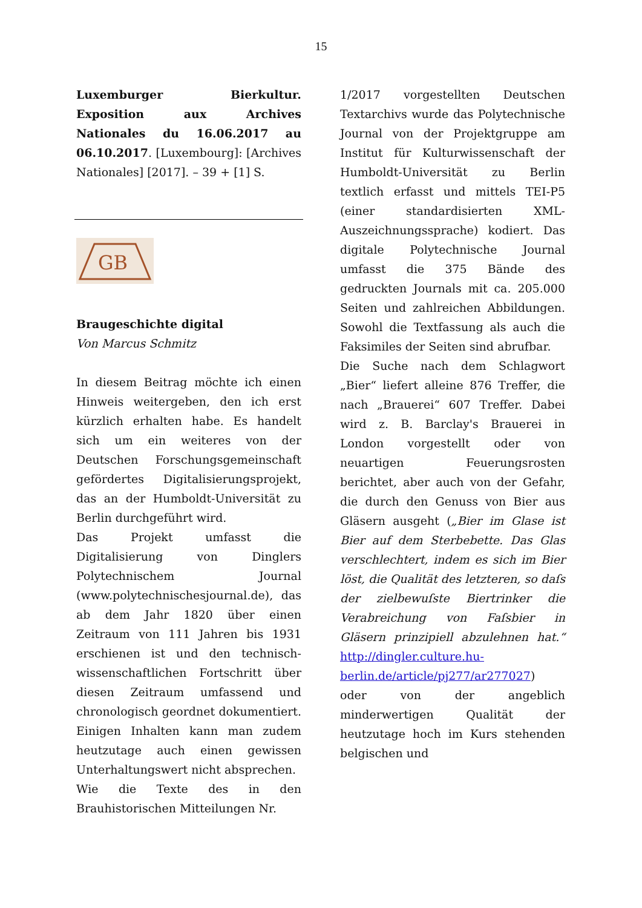15
Luxemburger Bierkultur. Exposition aux Archives Nationales du 16.06.2017 au 06.10.2017. [Luxembourg]: [Archives Nationales] [2017]. – 39 + [1] S.
GB
Braugeschichte digital
Von Marcus Schmitz
In diesem Beitrag möchte ich einen Hinweis weitergeben, den ich erst kürzlich erhalten habe. Es handelt sich um ein weiteres von der Deutschen Forschungsgemeinschaft gefördertes Digitalisierungsprojekt, das an der Humboldt-Universität zu Berlin durchgeführt wird.
Das Projekt umfasst die Digitalisierung von Dinglers Polytechnischem Journal (www.polytechnischesjournal.de), das ab dem Jahr 1820 über einen Zeitraum von 111 Jahren bis 1931 erschienen ist und den technisch-wissenschaftlichen Fortschritt über diesen Zeitraum umfassend und chronologisch geordnet dokumentiert. Einigen Inhalten kann man zudem heutzutage auch einen gewissen Unterhaltungswert nicht absprechen.
Wie die Texte des in den Brauhistorischen Mitteilungen Nr.
1/2017 vorgestellten Deutschen Textarchivs wurde das Polytechnische Journal von der Projektgruppe am Institut für Kulturwissenschaft der Humboldt-Universität zu Berlin textlich erfasst und mittels TEI-P5 (einer standardisierten XML-Auszeichnungssprache) kodiert. Das digitale Polytechnische Journal umfasst die 375 Bände des gedruckten Journals mit ca. 205.000 Seiten und zahlreichen Abbildungen. Sowohl die Textfassung als auch die Faksimiles der Seiten sind abrufbar.
Die Suche nach dem Schlagwort „Bier“ liefert alleine 876 Treffer, die nach „Brauerei“ 607 Treffer. Dabei wird z. B. Barclay's Brauerei in London vorgestellt oder von neuartigen Feuerungsrosten berichtet, aber auch von der Gefahr, die durch den Genuss von Bier aus Gläsern ausgeht („Bier im Glase ist Bier auf dem Sterbebette. Das Glas verschlechtert, indem es sich im Bier löst, die Qualität des letzteren, so daſs der zielbewuſste Biertrinker die Verabreichung von Faſsbier in Gläsern prinzipiell abzulehnen hat.“ http://dingler.culture.hu-berlin.de/article/pj277/ar277027) oder von der angeblich minderwertigen Qualität der heutzutage hoch im Kurs stehenden belgischen und